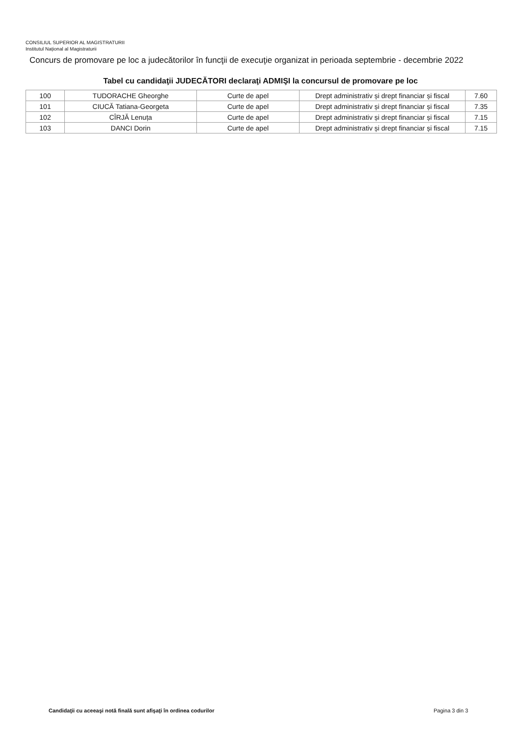CONSILIUL SUPERIOR AL MAGISTRATURII
Institutul Național al Magistraturii
Concurs de promovare pe loc a judecătorilor în funcţii de execuţie organizat in perioada septembrie - decembrie 2022
Tabel cu candidaţii JUDECĂTORI declaraţi ADMIŞI la concursul de promovare pe loc
| 100 | TUDORACHE Gheorghe | Curte de apel | Drept administrativ și drept financiar și fiscal | 7.60 |
| 101 | CIUCĂ Tatiana-Georgeta | Curte de apel | Drept administrativ și drept financiar și fiscal | 7.35 |
| 102 | CÎRJĂ Lenuța | Curte de apel | Drept administrativ și drept financiar și fiscal | 7.15 |
| 103 | DANCI Dorin | Curte de apel | Drept administrativ și drept financiar și fiscal | 7.15 |
Candidaţii cu aceeaşi notă finală sunt afişaţi în ordinea codurilor
Pagina 3 din 3